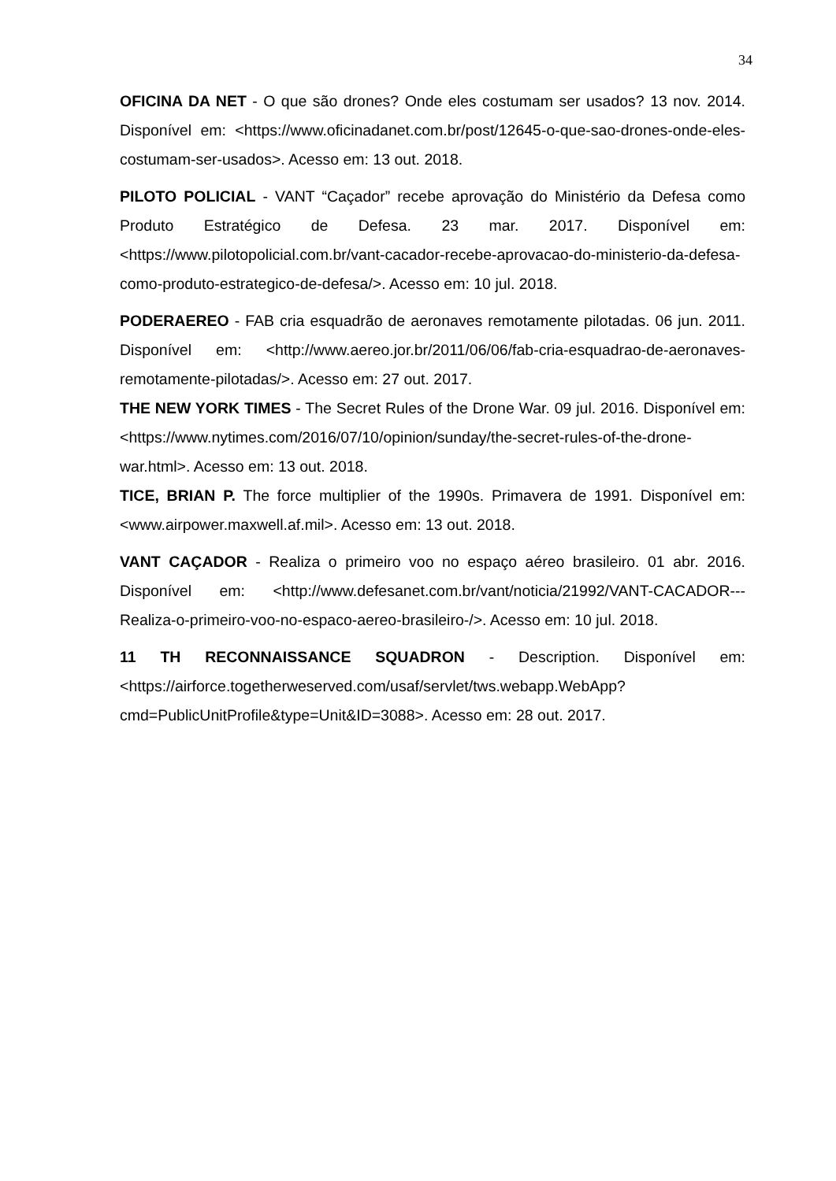34
OFICINA DA NET - O que são drones? Onde eles costumam ser usados? 13 nov. 2014. Disponível em: <https://www.oficinadanet.com.br/post/12645-o-que-sao-drones-onde-eles-costumam-ser-usados>. Acesso em: 13 out. 2018.
PILOTO POLICIAL - VANT “Caçador” recebe aprovação do Ministério da Defesa como Produto Estratégico de Defesa. 23 mar. 2017. Disponível em: <https://www.pilotopolicial.com.br/vant-cacador-recebe-aprovacao-do-ministerio-da-defesa-como-produto-estrategico-de-defesa/>. Acesso em: 10 jul. 2018.
PODERAEREO - FAB cria esquadrão de aeronaves remotamente pilotadas. 06 jun. 2011. Disponível em: <http://www.aereo.jor.br/2011/06/06/fab-cria-esquadrao-de-aeronaves-remotamente-pilotadas/>. Acesso em: 27 out. 2017.
THE NEW YORK TIMES - The Secret Rules of the Drone War. 09 jul. 2016. Disponível em: <https://www.nytimes.com/2016/07/10/opinion/sunday/the-secret-rules-of-the-drone-war.html>. Acesso em: 13 out. 2018.
TICE, BRIAN P. The force multiplier of the 1990s. Primavera de 1991. Disponível em: <www.airpower.maxwell.af.mil>. Acesso em: 13 out. 2018.
VANT CAÇADOR - Realiza o primeiro voo no espaço aéreo brasileiro. 01 abr. 2016. Disponível em: <http://www.defesanet.com.br/vant/noticia/21992/VANT-CACADOR---Realiza-o-primeiro-voo-no-espaco-aereo-brasileiro-/>. Acesso em: 10 jul. 2018.
11 TH RECONNAISSANCE SQUADRON - Description. Disponível em: <https://airforce.togetherweserved.com/usaf/servlet/tws.webapp.WebApp?cmd=PublicUnitProfile&type=Unit&ID=3088>. Acesso em: 28 out. 2017.